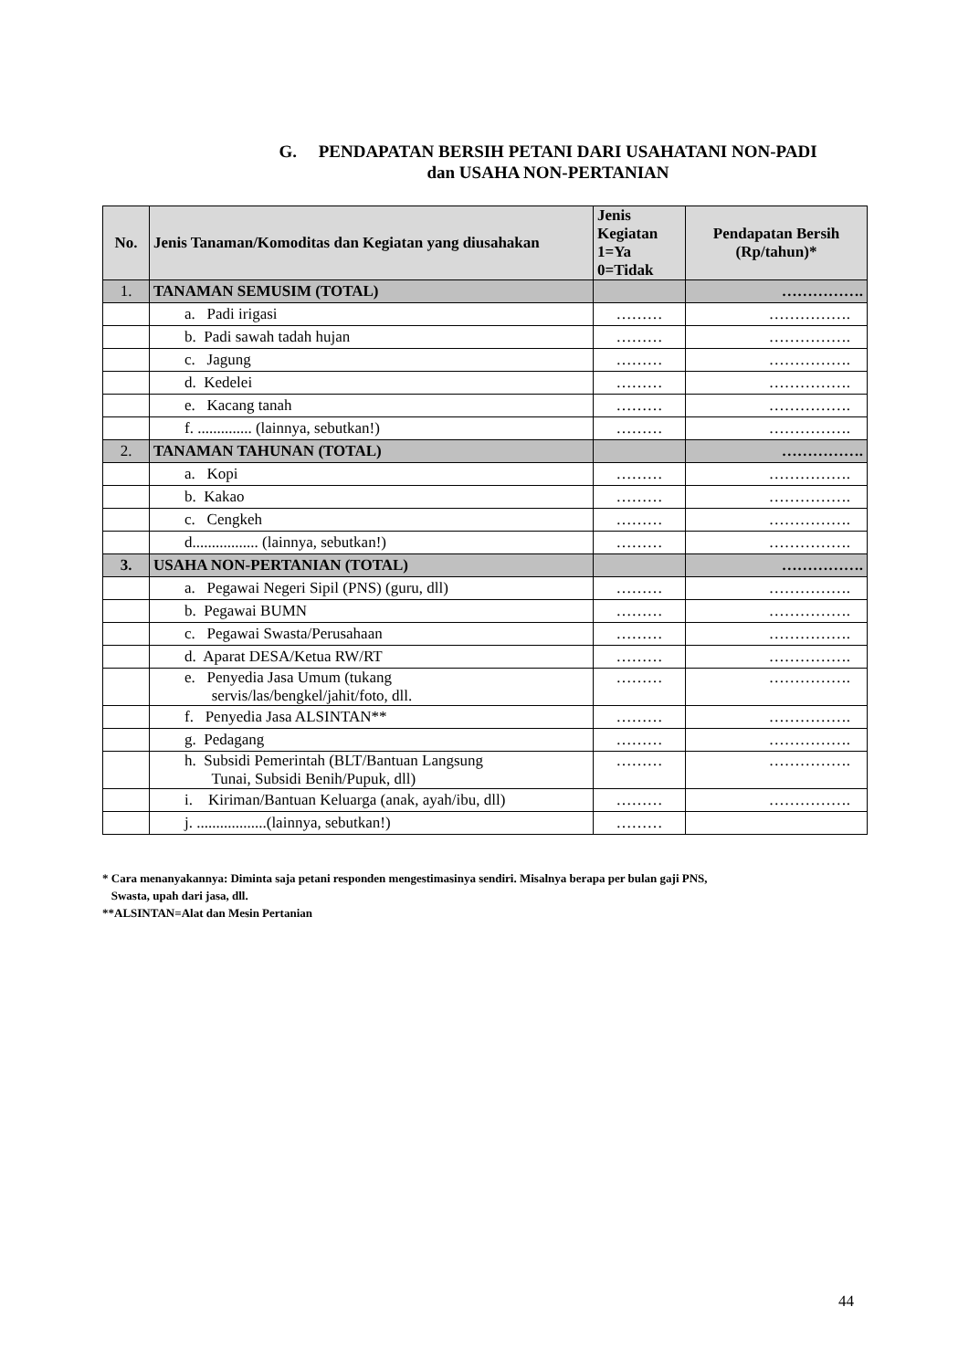G. PENDAPATAN BERSIH PETANI DARI USAHATANI NON-PADI
dan USAHA NON-PERTANIAN
| No. | Jenis Tanaman/Komoditas dan Kegiatan yang diusahakan | Jenis Kegiatan 1=Ya 0=Tidak | Pendapatan Bersih (Rp/tahun)* |
| --- | --- | --- | --- |
| 1. | TANAMAN SEMUSIM (TOTAL) | | ……………. |
| | a. Padi irigasi | ……… | ……………. |
| | b. Padi sawah tadah hujan | ……… | ……………. |
| | c. Jagung | ……… | ……………. |
| | d. Kedelei | ……… | ……………. |
| | e. Kacang tanah | ……… | ……………. |
| | f. .............. (lainnya, sebutkan!) | ……… | ……………. |
| 2. | TANAMAN TAHUNAN (TOTAL) | | ……………. |
| | a. Kopi | ……… | ……………. |
| | b. Kakao | ……… | ……………. |
| | c. Cengkeh | ……… | ……………. |
| | d................. (lainnya, sebutkan!) | ……… | ……………. |
| 3. | USAHA NON-PERTANIAN (TOTAL) | | ……………. |
| | a. Pegawai Negeri Sipil (PNS) (guru, dll) | ……… | ……………. |
| | b. Pegawai BUMN | ……… | ……………. |
| | c. Pegawai Swasta/Perusahaan | ……… | ……………. |
| | d. Aparat DESA/Ketua RW/RT | ……… | ……………. |
| | e. Penyedia Jasa Umum (tukang servis/las/bengkel/jahit/foto, dll. | ……… | ……………. |
| | f. Penyedia Jasa ALSINTAN** | ……… | ……………. |
| | g. Pedagang | ……… | ……………. |
| | h. Subsidi Pemerintah (BLT/Bantuan Langsung Tunai, Subsidi Benih/Pupuk, dll) | ……… | ……………. |
| | i. Kiriman/Bantuan Keluarga (anak, ayah/ibu, dll) | ……… | ……………. |
| | j. ..................(lainnya, sebutkan!) | ……… | |
* Cara menanyakannya: Diminta saja petani responden mengestimasinya sendiri. Misalnya berapa per bulan gaji PNS,
Swasta, upah dari jasa, dll.
**ALSINTAN=Alat dan Mesin Pertanian
44